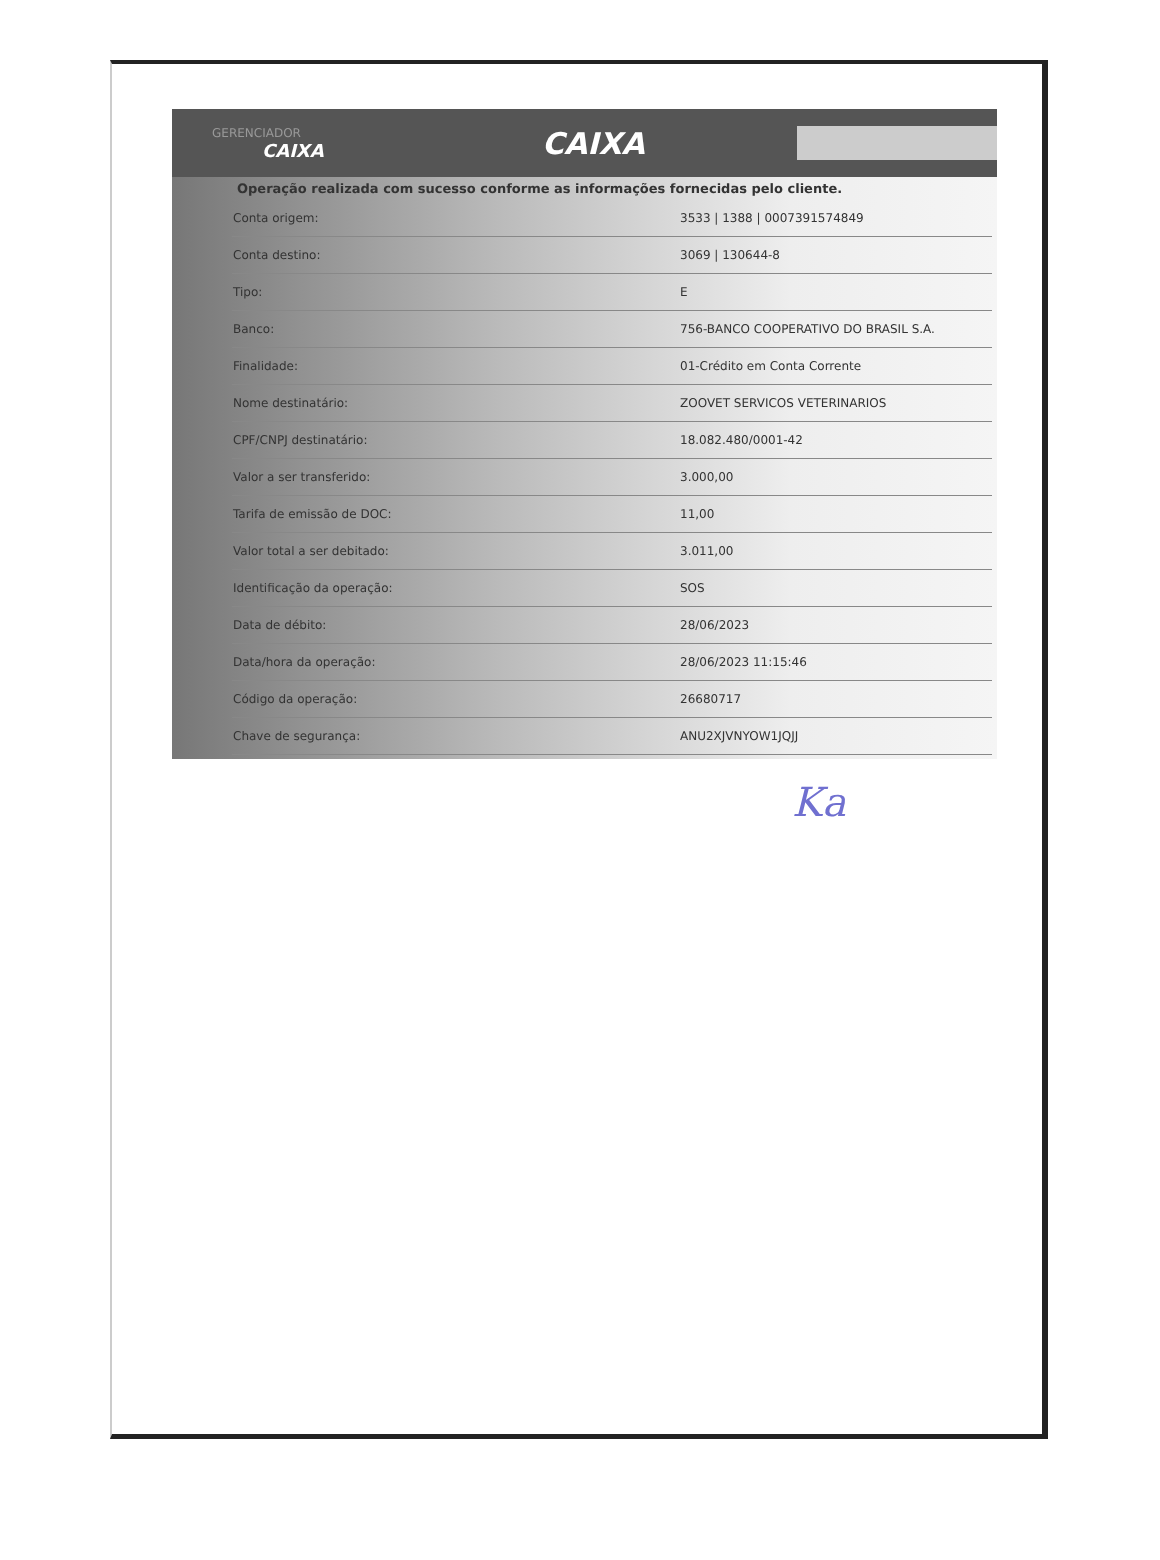GERENCIADOR
CAIXA
CAIXA
Operação realizada com sucesso conforme as informações fornecidas pelo cliente.
| Conta origem: | 3533 / 1388 / 0007391574849 |
| Conta destino: | 3069 / 130644-8 |
| Tipo: | E |
| Banco: | 756-BANCO COOPERATIVO DO BRASIL S.A. |
| Finalidade: | 01-Crédito em Conta Corrente |
| Nome destinatário: | ZOOVET SERVICOS VETERINARIOS |
| CPF/CNPJ destinatário: | 18.082.480/0001-42 |
| Valor a ser transferido: | 3.000,00 |
| Tarifa de emissão de DOC: | 11,00 |
| Valor total a ser debitado: | 3.011,00 |
| Identificação da operação: | SOS |
| Data de débito: | 28/06/2023 |
| Data/hora da operação: | 28/06/2023 11:15:46 |
| Código da operação: | 26680717 |
| Chave de segurança: | ANU2XJVNYOW1JQJJ |
Ka